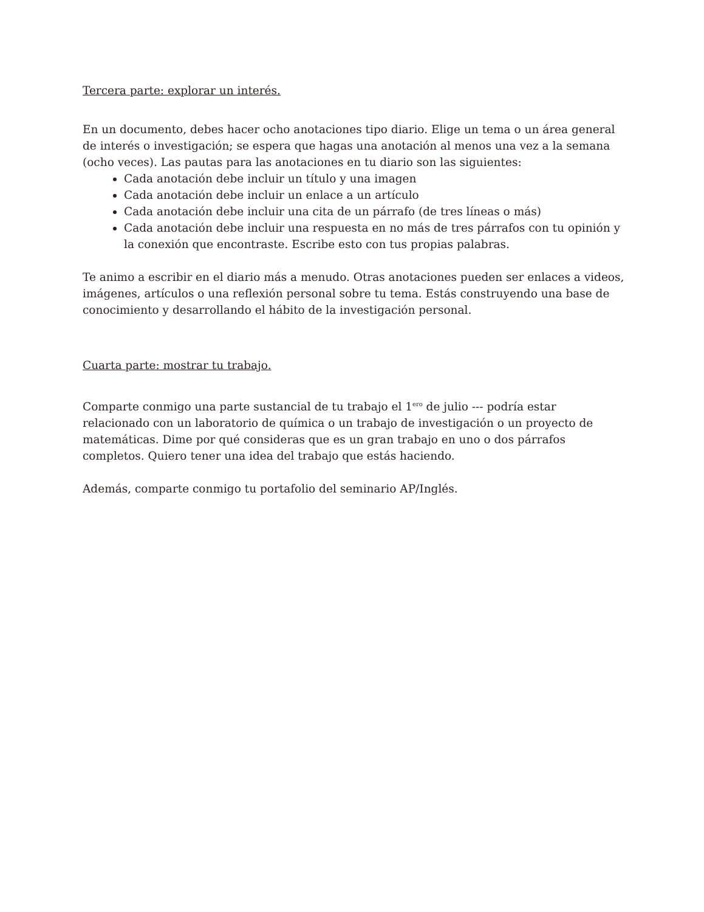Tercera parte: explorar un interés.
En un documento, debes hacer ocho anotaciones tipo diario. Elige un tema o un área general de interés o investigación; se espera que hagas una anotación al menos una vez a la semana (ocho veces). Las pautas para las anotaciones en tu diario son las siguientes:
Cada anotación debe incluir un título y una imagen
Cada anotación debe incluir un enlace a un artículo
Cada anotación debe incluir una cita de un párrafo (de tres líneas o más)
Cada anotación debe incluir una respuesta en no más de tres párrafos con tu opinión y la conexión que encontraste. Escribe esto con tus propias palabras.
Te animo a escribir en el diario más a menudo. Otras anotaciones pueden ser enlaces a videos, imágenes, artículos o una reflexión personal sobre tu tema. Estás construyendo una base de conocimiento y desarrollando el hábito de la investigación personal.
Cuarta parte: mostrar tu trabajo.
Comparte conmigo una parte sustancial de tu trabajo el 1<sup>ero</sup> de julio --- podría estar relacionado con un laboratorio de química o un trabajo de investigación o un proyecto de matemáticas. Dime por qué consideras que es un gran trabajo en uno o dos párrafos completos. Quiero tener una idea del trabajo que estás haciendo.
Además, comparte conmigo tu portafolio del seminario AP/Inglés.